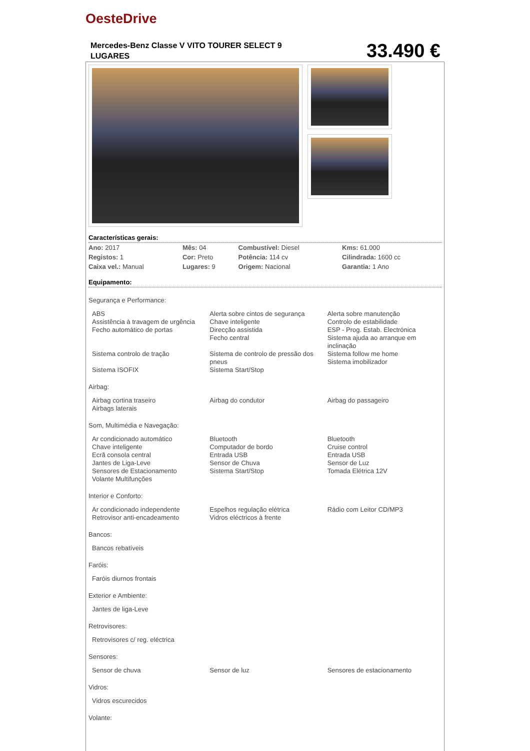OesteDrive
Mercedes-Benz Classe V VITO TOURER SELECT 9 LUGARES
33.490 €
Características gerais:
| Ano: 2017 | Mês: 04 | Combustível: Diesel | Kms: 61.000 |
| Registos: 1 | Cor: Preto | Potência: 114 cv | Cilindrada: 1600 cc |
| Caixa vel.: Manual | Lugares: 9 | Origem: Nacional | Garantia: 1 Ano |
Equipamento:
Segurança e Performance:
| ABS Assistência à travagem de urgência Fecho automático de portas | Alerta sobre cintos de segurança Chave inteligente Direcção assistida Fecho central | Alerta sobre manutenção Controlo de estabilidade ESP - Prog. Estab. Electrónica Sistema ajuda ao arranque em inclinação |
| Sistema controlo de tração | Sistema de controlo de pressão dos pneus | Sistema follow me home Sistema imobilizador |
| Sistema ISOFIX | Sistema Start/Stop | |
Airbag:
| Airbag cortina traseiro Airbags laterais | Airbag do condutor | Airbag do passageiro |
Som, Multimédia e Navegação:
| Ar condicionado automático Chave inteligente Ecrã consola central Jantes de Liga-Leve Sensores de Estacionamento Volante Multifunções | Bluetooth Computador de bordo Entrada USB Sensor de Chuva Sistema Start/Stop | Bluetooth Cruise control Entrada USB Sensor de Luz Tomada Elétrica 12V |
Interior e Conforto:
| Ar condicionado independente Retrovisor anti-encadeamento | Espelhos regulação elétrica Vidros eléctricos à frente | Rádio com Leitor CD/MP3 |
Bancos:
| Bancos rebatíveis | | |
Faróis:
| Faróis diurnos frontais | | |
Exterior e Ambiente:
| Jantes de liga-Leve | | |
Retrovisores:
| Retrovisores c/ reg. eléctrica | | |
Sensores:
| Sensor de chuva | Sensor de luz | Sensores de estacionamento |
Vidros:
| Vidros escurecidos | | |
Volante: